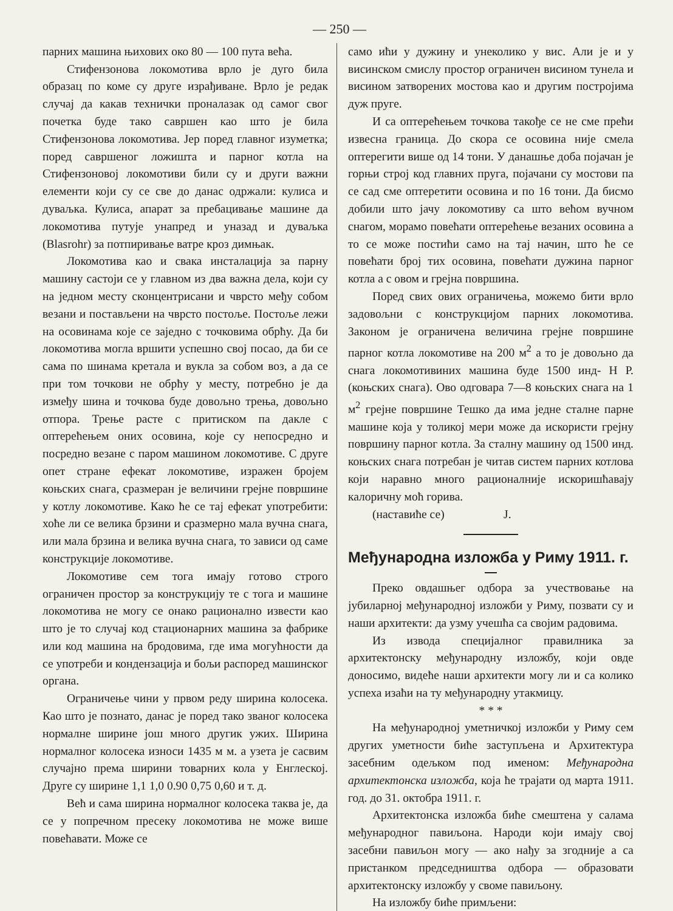— 250 —
парних машина њихових око 80 — 100 пута већа.
Стифензонова локомотива врло је дуго била образац по коме су друге израђиване. Врло је редак случај да какав технички проналазак од самог свог почетка буде тако савршен као што је била Стифензонова локомотива. Јер поред главног изуметка; поред савршеног ложишта и парног котла на Стифензоновој локомотиви били су и други важни елементи који су се све до данас одржали: кулиса и дуваљка. Кулиса, апарат за пребацивање машине да локомотива путује унапред и уназад и дуваљка (Blasrohr) за потпиривање ватре кроз димњак.
Локомотива као и свака инсталација за парну машину састоји се у главном из два важна дела, који су на једном месту сконцентрисани и чврсто међу собом везани и постављени на чврсто постоље. Постоље лежи на осовинама које се заједно с точковима обрћу. Да би локомотива могла вршити успешно свој посао, да би се сама по шинама кретала и вукла за собом воз, а да се при том точкови не обрћу у месту, потребно је да између шина и точкова буде довољно трења, довољно отпора. Трење расте с притиском па дакле с оптерећењем оних осовина, које су непосредно и посредно везане с паром машином локомотиве. С друге опет стране ефекат локомотиве, изражен бројем коњских снага, сразмеран је величини грејне површине у котлу локомотиве. Како ће се тај ефекат употребити: хоће ли се велика брзини и сразмерно мала вучна снага, или мала брзина и велика вучна снага, то зависи од саме конструкције локомотиве.
Локомотиве сем тога имају готово строго ограничен простор за конструкцију те с тога и машине локомотива не могу се онако рационално извести као што је то случај код стационарних машина за фабрике или код машина на бродовима, где има могућности да се употреби и кондензација и бољи распоред машинског органа.
Ограничење чини у првом реду ширина колосека. Као што је познато, данас је поред тако званог колосека нормалне ширине још много другик ужих. Ширина нормалног колосека износи 1435 м м. а узета је сасвим случајно према ширини товарних кола у Енглеској. Друге су ширине 1,1 1,0 0.90 0,75 0,60 и т. д.
Већ и сама ширина нормалног колосека таква је, да се у попречном пресеку локомотива не може више повећавати. Може се
само ићи у дужину и унеколико у вис. Али је и у висинском смислу простор ограничен висином тунела и висином затворених мостова као и другим постројима дуж пруге.
И са оптерећењем точкова такође се не сме прећи извесна граница. До скора се осовина није смела оптерегити више од 14 тони. У данашње доба појачан је горњи строј код главних пруга, појачани су мостови па се сад сме оптеретити осовина и по 16 тони. Да бисмо добили што јачу локомотиву са што већом вучном снагом, морамо повећати оптерећење везаних осовина а то се може постићи само на тај начин, што ће се повећати број тих осовина, повећати дужина парног котла а с овом и грејна површина.
Поред свих ових ограничења, можемо бити врло задовољни с конструкцијом парних локомотива. Законом је ограничена величина грејне површине парног котла локомотиве на 200 м<sup>2</sup> а то је довољно да снага локомотивиних машина буде 1500 инд- Н Р. (коњских снага). Ово одговара 7—8 коњских снага на 1 м<sup>2</sup> грејне површине Тешко да има једне сталне парне машине која у толикој мери може да искористи грејну површину парног котла. За сталну машину од 1500 инд. коњских снага потребан је читав систем парних котлова који наравно много рационалније искоришћавају калоричну моћ горива.
(наставиће се) J.
Међународна изложба у Риму 1911. г.
Преко овдашњег одбора за учествовање на јубиларној међународној изложби у Риму, позвати су и наши архитекти: да узму учешћа са својим радовима.
Из извода специјалног правилника за архитектонску међународну изложбу, који овде доносимо, видеће наши архитекти могу ли и са колико успеха изаћи на ту међународну утакмицу.
* * *
На међународној уметничкој изложби у Риму сем других уметности биће заступљена и Архитектура засебним одељком под именом: Међународна архитектонска изложба, која ће трајати од марта 1911. год. до 31. октобра 1911. г.
Архитектонска изложба биће смештена у салама међународног павиљона. Народи који имају свој засебни павиљон могу — ако нађу за згодније а са пристанком председништва одбора — образовати архитектонску изложбу у своме павиљону.
На изложбу биће примљени: